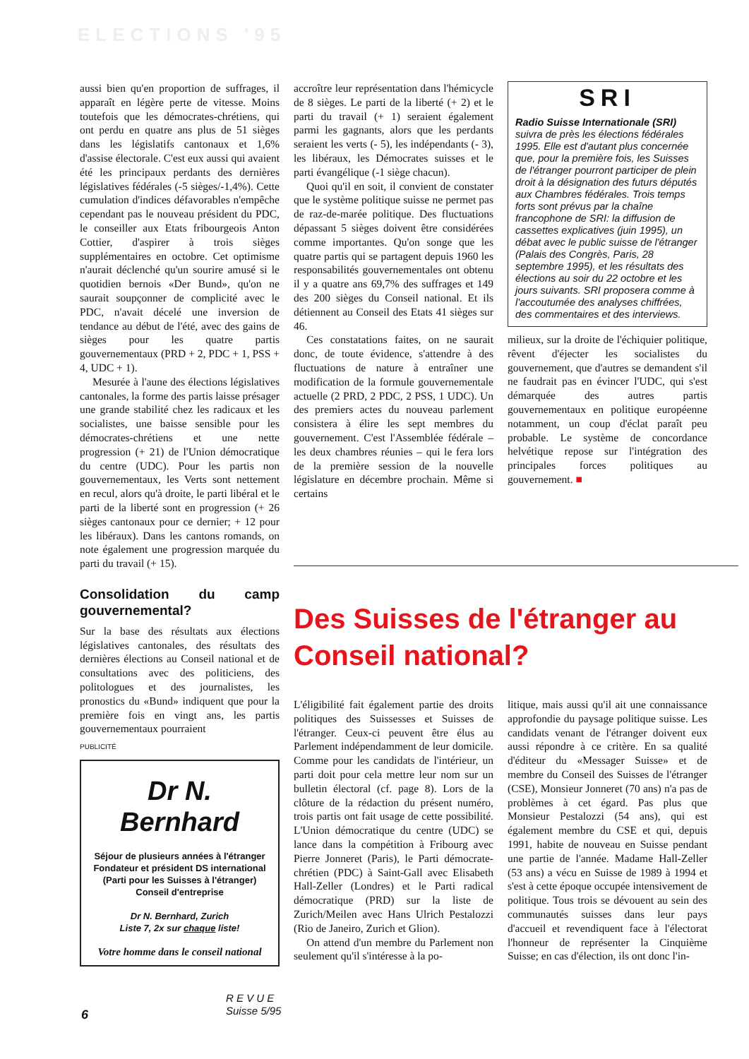ELECTIONS '95
aussi bien qu'en proportion de suffrages, il apparaît en légère perte de vitesse. Moins toutefois que les démocrates-chrétiens, qui ont perdu en quatre ans plus de 51 sièges dans les législatifs cantonaux et 1,6% d'assise électorale. C'est eux aussi qui avaient été les principaux perdants des dernières législatives fédérales (-5 sièges/-1,4%). Cette cumulation d'indices défavorables n'empêche cependant pas le nouveau président du PDC, le conseiller aux Etats fribourgeois Anton Cottier, d'aspirer à trois sièges supplémentaires en octobre. Cet optimisme n'aurait déclenché qu'un sourire amusé si le quotidien bernois «Der Bund», qu'on ne saurait soupçonner de complicité avec le PDC, n'avait décelé une inversion de tendance au début de l'été, avec des gains de sièges pour les quatre partis gouvernementaux (PRD + 2, PDC + 1, PSS + 4, UDC + 1).
Mesurée à l'aune des élections législatives cantonales, la forme des partis laisse présager une grande stabilité chez les radicaux et les socialistes, une baisse sensible pour les démocrates-chrétiens et une nette progression (+ 21) de l'Union démocratique du centre (UDC). Pour les partis non gouvernementaux, les Verts sont nettement en recul, alors qu'à droite, le parti libéral et le parti de la liberté sont en progression (+ 26 sièges cantonaux pour ce dernier; + 12 pour les libéraux). Dans les cantons romands, on note également une progression marquée du parti du travail (+ 15).
Consolidation du camp gouvernemental?
Sur la base des résultats aux élections législatives cantonales, des résultats des dernières élections au Conseil national et de consultations avec des politiciens, des politologues et des journalistes, les pronostics du «Bund» indiquent que pour la première fois en vingt ans, les partis gouvernementaux pourraient
PUBLICITÉ
Dr N. Bernhard
Séjour de plusieurs années à l'étranger
Fondateur et président DS international
(Parti pour les Suisses à l'étranger)
Conseil d'entreprise
Dr N. Bernhard, Zurich
Liste 7, 2x sur chaque liste!
Votre homme dans le conseil national
accroître leur représentation dans l'hémicycle de 8 sièges. Le parti de la liberté (+ 2) et le parti du travail (+ 1) seraient également parmi les gagnants, alors que les perdants seraient les verts (- 5), les indépendants (- 3), les libéraux, les Démocrates suisses et le parti évangélique (-1 siège chacun).
Quoi qu'il en soit, il convient de constater que le système politique suisse ne permet pas de raz-de-marée politique. Des fluctuations dépassant 5 sièges doivent être considérées comme importantes. Qu'on songe que les quatre partis qui se partagent depuis 1960 les responsabilités gouvernementales ont obtenu il y a quatre ans 69,7% des suffrages et 149 des 200 sièges du Conseil national. Et ils détiennent au Conseil des Etats 41 sièges sur 46.
Ces constatations faites, on ne saurait donc, de toute évidence, s'attendre à des fluctuations de nature à entraîner une modification de la formule gouvernementale actuelle (2 PRD, 2 PDC, 2 PSS, 1 UDC). Un des premiers actes du nouveau parlement consistera à élire les sept membres du gouvernement. C'est l'Assemblée fédérale – les deux chambres réunies – qui le fera lors de la première session de la nouvelle législature en décembre prochain. Même si certains
SRI
Radio Suisse Internationale (SRI) suivra de près les élections fédérales 1995. Elle est d'autant plus concernée que, pour la première fois, les Suisses de l'étranger pourront participer de plein droit à la désignation des futurs députés aux Chambres fédérales. Trois temps forts sont prévus par la chaîne francophone de SRI: la diffusion de cassettes explicatives (juin 1995), un débat avec le public suisse de l'étranger (Palais des Congrès, Paris, 28 septembre 1995), et les résultats des élections au soir du 22 octobre et les jours suivants. SRI proposera comme à l'accoutumée des analyses chiffrées, des commentaires et des interviews.
milieux, sur la droite de l'échiquier politique, rêvent d'éjecter les socialistes du gouvernement, que d'autres se demandent s'il ne faudrait pas en évincer l'UDC, qui s'est démarquée des autres partis gouvernementaux en politique européenne notamment, un coup d'éclat paraît peu probable. Le système de concordance helvétique repose sur l'intégration des principales forces politiques au gouvernement. ■
Des Suisses de l'étranger au Conseil national?
L'éligibilité fait également partie des droits politiques des Suissesses et Suisses de l'étranger. Ceux-ci peuvent être élus au Parlement indépendamment de leur domicile. Comme pour les candidats de l'intérieur, un parti doit pour cela mettre leur nom sur un bulletin électoral (cf. page 8). Lors de la clôture de la rédaction du présent numéro, trois partis ont fait usage de cette possibilité. L'Union démocratique du centre (UDC) se lance dans la compétition à Fribourg avec Pierre Jonneret (Paris), le Parti démocrate-chrétien (PDC) à Saint-Gall avec Elisabeth Hall-Zeller (Londres) et le Parti radical démocratique (PRD) sur la liste de Zurich/Meilen avec Hans Ulrich Pestalozzi (Rio de Janeiro, Zurich et Glion).
On attend d'un membre du Parlement non seulement qu'il s'intéresse à la po-
litique, mais aussi qu'il ait une connaissance approfondie du paysage politique suisse. Les candidats venant de l'étranger doivent eux aussi répondre à ce critère. En sa qualité d'éditeur du «Messager Suisse» et de membre du Conseil des Suisses de l'étranger (CSE), Monsieur Jonneret (70 ans) n'a pas de problèmes à cet égard. Pas plus que Monsieur Pestalozzi (54 ans), qui est également membre du CSE et qui, depuis 1991, habite de nouveau en Suisse pendant une partie de l'année. Madame Hall-Zeller (53 ans) a vécu en Suisse de 1989 à 1994 et s'est à cette époque occupée intensivement de politique. Tous trois se dévouent au sein des communautés suisses dans leur pays d'accueil et revendiquent face à l'électorat l'honneur de représenter la Cinquième Suisse; en cas d'élection, ils ont donc l'in-
6
R E V U E
Suisse 5/95